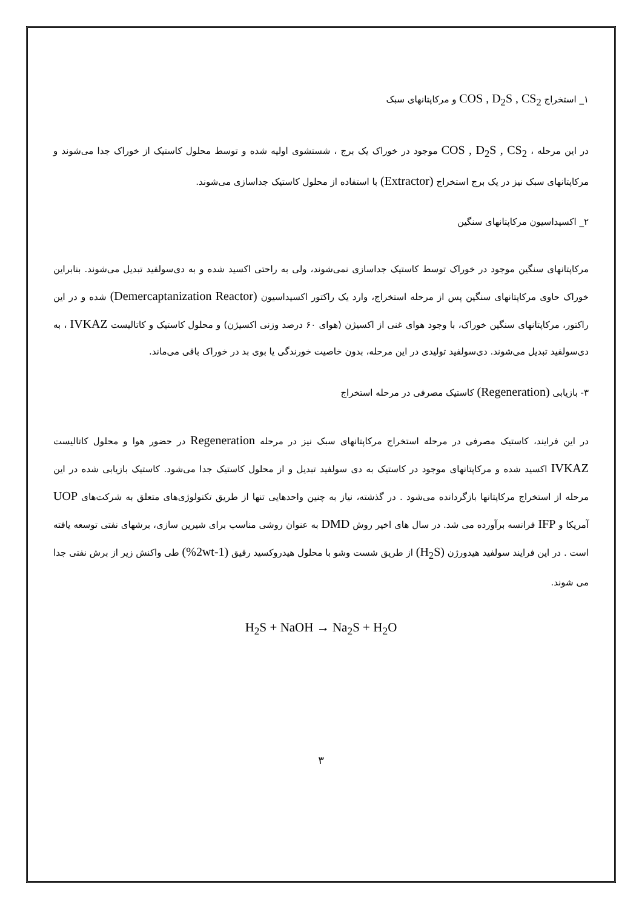۱_ استخراج COS , D<sub>2</sub>S , CS<sub>2</sub> و مرکاپتانهای سبک
در این مرحله ، COS , D<sub>2</sub>S , CS<sub>2</sub> موجود در خوراک یک برج ، شستشوی اولیه شده و توسط محلول کاستیک از خوراک جدا می‌شوند و مرکاپتانهای سبک نیز در یک برج استخراج (Extractor) با استفاده از محلول کاستیک جداسازی می‌شوند.
۲_ اکسیداسیون مرکاپتانهای سنگین
مرکاپتانهای سنگین موجود در خوراک توسط کاستیک جداسازی نمی‌شوند، ولی به راحتی اکسید شده و به دی‌سولفید تبدیل می‌شوند. بنابراین خوراک حاوی مرکاپتانهای سنگین پس از مرحله استخراج، وارد یک راکتور اکسیداسیون (Demercaptanization Reactor) شده و در این راکتور، مرکاپتانهای سنگین خوراک، با وجود هوای غنی از اکسیژن (هوای ۶۰ درصد وزنی اکسیژن) و محلول کاستیک و کاتالیست IVKAZ ، به دی‌سولفید تبدیل می‌شوند. دی‌سولفید تولیدی در این مرحله، بدون خاصیت خورندگی یا بوی بد در خوراک باقی می‌ماند.
۳- بازیابی (Regeneration) کاستیک مصرفی در مرحله استخراج
در این فرایند، کاستیک مصرفی در مرحله استخراج مرکاپتانهای سبک نیز در مرحله Regeneration در حضور هوا و محلول کاتالیست IVKAZ اکسید شده و مرکاپتانهای موجود در کاستیک به دی سولفید تبدیل و از محلول کاستیک جدا می‌شود. کاستیک بازیابی شده در این مرحله از استخراج مرکاپتانها بازگردانده می‌شود . در گذشته، نیاز به چنین واحدهایی تنها از طریق تکنولوژی‌های متعلق به شرکت‌های UOP آمریکا و IFP فرانسه برآورده می شد. در سال های اخیر روش DMD به عنوان روشی مناسب برای شیرین سازی، برشهای نفتی توسعه یافته است . در این فرایند سولفید هیدورژن (H<sub>2</sub>S) از طریق شست وشو با محلول هیدروکسید رقیق (1-2wt%) طی واکنش زیر از برش نفتی جدا می شوند.
H<sub>2</sub>S + NaOH → Na<sub>2</sub>S + H<sub>2</sub>O
۳